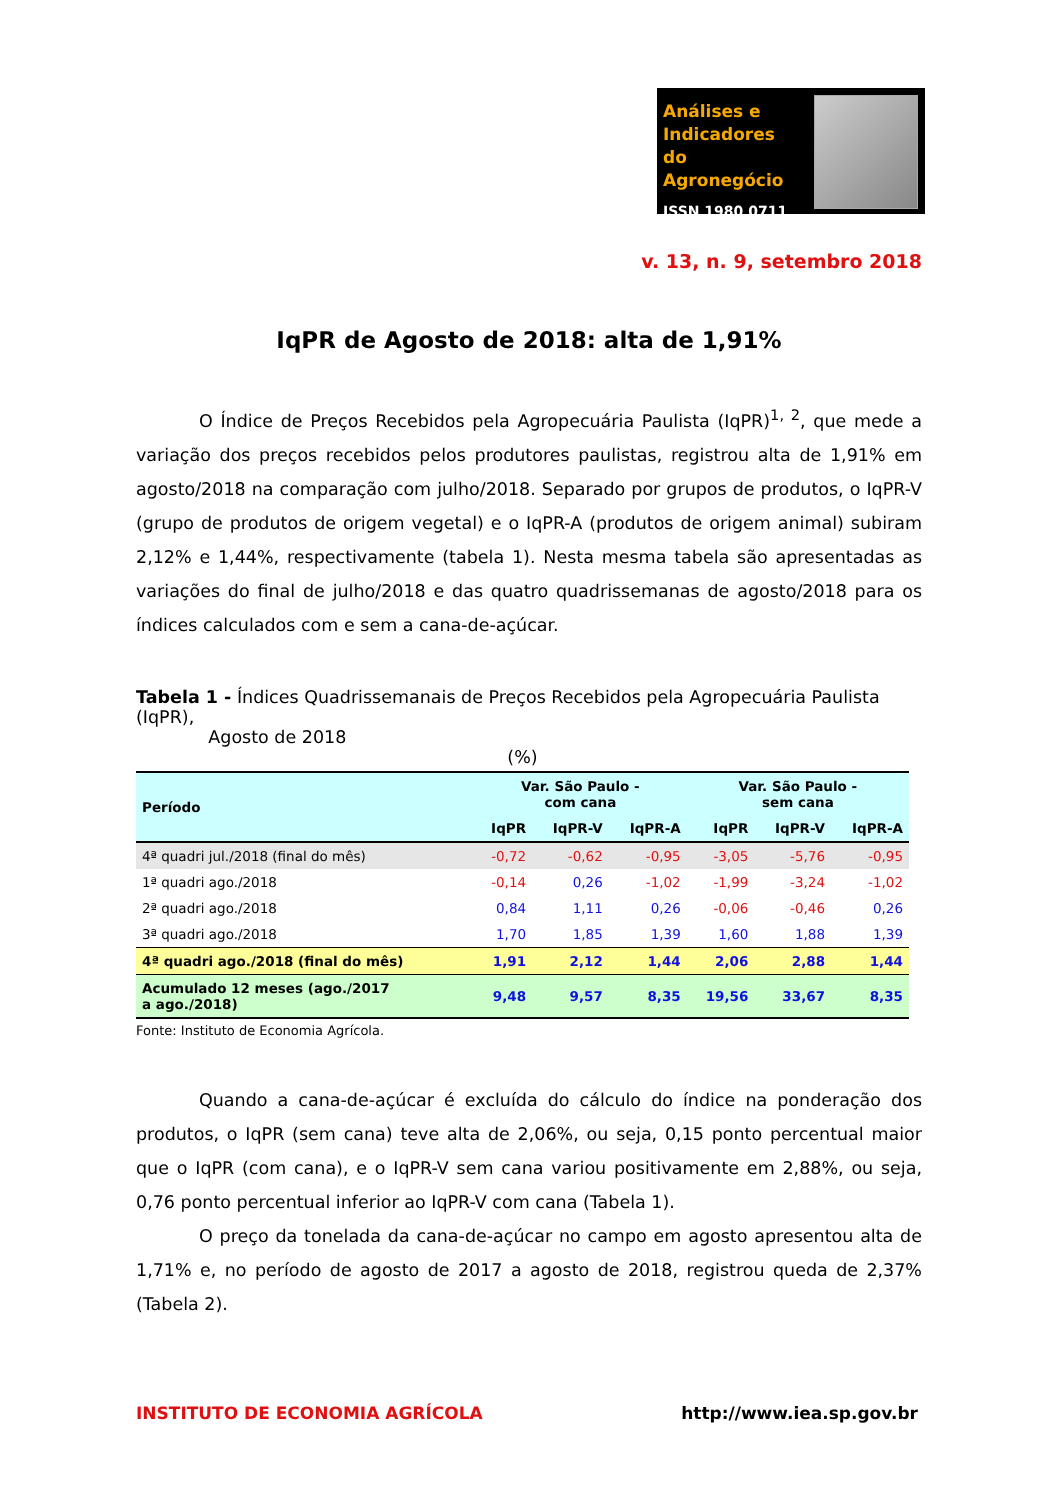Análises e
Indicadores
do Agronegócio
ISSN 1980 0711
v. 13, n. 9, setembro 2018
IqPR de Agosto de 2018: alta de 1,91%
O Índice de Preços Recebidos pela Agropecuária Paulista (IqPR)<sup>1, 2</sup>, que mede a variação dos preços recebidos pelos produtores paulistas, registrou alta de 1,91% em agosto/2018 na comparação com julho/2018. Separado por grupos de produtos, o IqPR-V (grupo de produtos de origem vegetal) e o IqPR-A (produtos de origem animal) subiram 2,12% e 1,44%, respectivamente (tabela 1). Nesta mesma tabela são apresentadas as variações do final de julho/2018 e das quatro quadrissemanas de agosto/2018 para os índices calculados com e sem a cana-de-açúcar.
Tabela 1 - Índices Quadrissemanais de Preços Recebidos pela Agropecuária Paulista (IqPR),
Agosto de 2018
(%)
| Período | Var. São Paulo - com cana | | | Var. São Paulo - sem cana | | |
| --- | --- | --- | --- | --- | --- | --- |
| | IqPR | IqPR-V | IqPR-A | IqPR | IqPR-V | IqPR-A |
| 4ª quadri jul./2018 (final do mês) | -0,72 | -0,62 | -0,95 | -3,05 | -5,76 | -0,95 |
| 1ª quadri ago./2018 | -0,14 | 0,26 | -1,02 | -1,99 | -3,24 | -1,02 |
| 2ª quadri ago./2018 | 0,84 | 1,11 | 0,26 | -0,06 | -0,46 | 0,26 |
| 3ª quadri ago./2018 | 1,70 | 1,85 | 1,39 | 1,60 | 1,88 | 1,39 |
| 4ª quadri ago./2018 (final do mês) | 1,91 | 2,12 | 1,44 | 2,06 | 2,88 | 1,44 |
| Acumulado 12 meses (ago./2017 a ago./2018) | 9,48 | 9,57 | 8,35 | 19,56 | 33,67 | 8,35 |
Fonte: Instituto de Economia Agrícola.
Quando a cana-de-açúcar é excluída do cálculo do índice na ponderação dos produtos, o IqPR (sem cana) teve alta de 2,06%, ou seja, 0,15 ponto percentual maior que o IqPR (com cana), e o IqPR-V sem cana variou positivamente em 2,88%, ou seja, 0,76 ponto percentual inferior ao IqPR-V com cana (Tabela 1).
O preço da tonelada da cana-de-açúcar no campo em agosto apresentou alta de 1,71% e, no período de agosto de 2017 a agosto de 2018, registrou queda de 2,37% (Tabela 2).
INSTITUTO DE ECONOMIA AGRÍCOLA http://www.iea.sp.gov.br